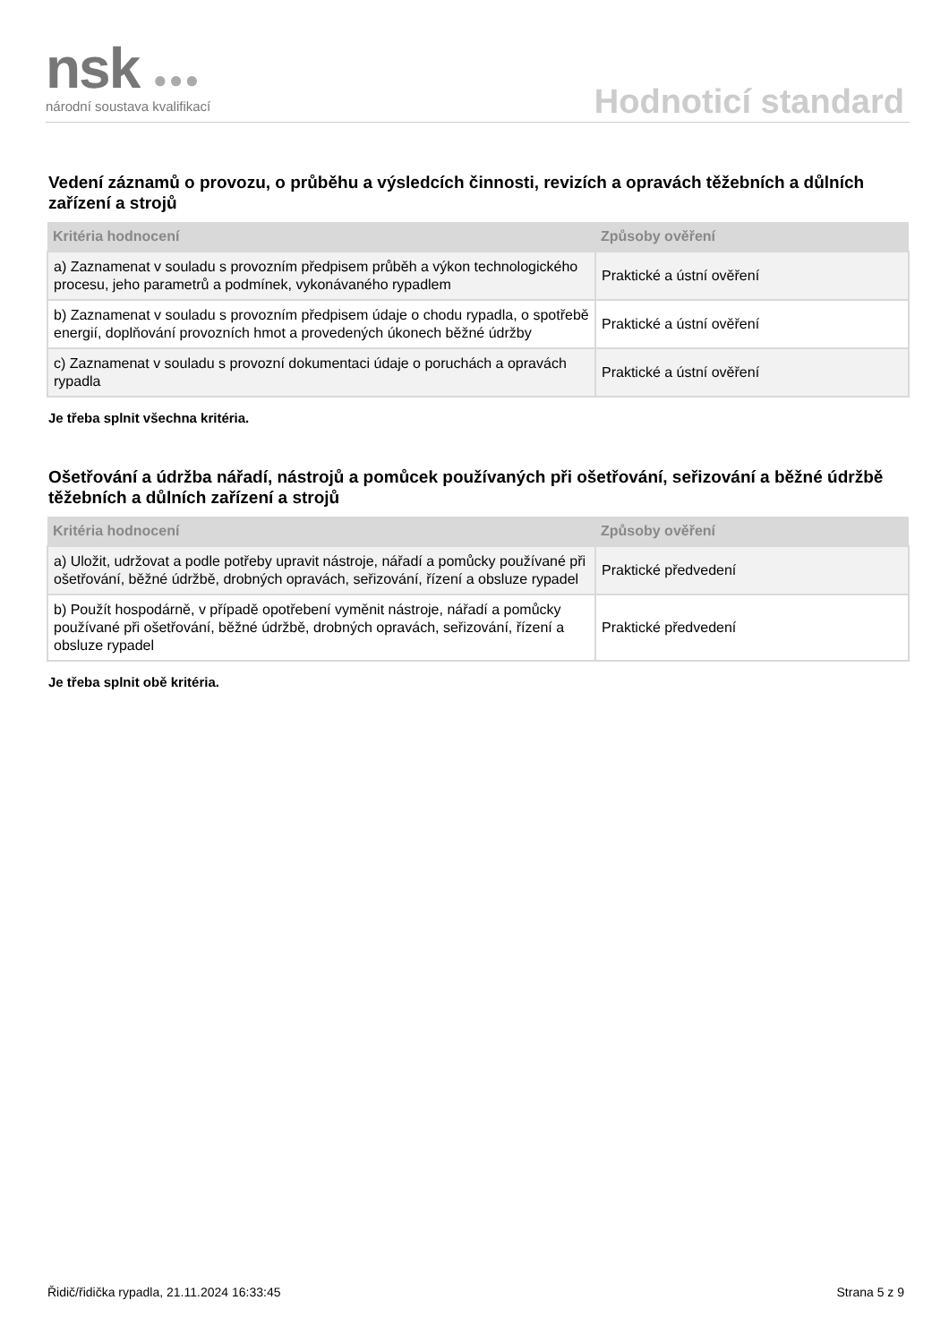nsk ●●● národní soustava kvalifikací Hodnoticí standard
Vedení záznamů o provozu, o průběhu a výsledcích činnosti, revizích a opravách těžebních a důlních zařízení a strojů
| Kritéria hodnocení | Způsoby ověření |
| --- | --- |
| a) Zaznamenat v souladu s provozním předpisem průběh a výkon technologického procesu, jeho parametrů a podmínek, vykonávaného rypadlem | Praktické a ústní ověření |
| b) Zaznamenat v souladu s provozním předpisem údaje o chodu rypadla, o spotřebě energií, doplňování provozních hmot a provedených úkonech běžné údržby | Praktické a ústní ověření |
| c) Zaznamenat v souladu s provozní dokumentaci údaje o poruchách a opravách rypadla | Praktické a ústní ověření |
Je třeba splnit všechna kritéria.
Ošetřování a údržba nářadí, nástrojů a pomůcek používaných při ošetřování, seřizování a běžné údržbě těžebních a důlních zařízení a strojů
| Kritéria hodnocení | Způsoby ověření |
| --- | --- |
| a) Uložit, udržovat a podle potřeby upravit nástroje, nářadí a pomůcky používané při ošetřování, běžné údržbě, drobných opravách, seřizování, řízení a obsluze rypadel | Praktické předvedení |
| b) Použít hospodárně, v případě opotřebení vyměnit nástroje, nářadí a pomůcky používané při ošetřování, běžné údržbě, drobných opravách, seřizování, řízení a obsluze rypadel | Praktické předvedení |
Je třeba splnit obě kritéria.
Řidič/řidička rypadla, 21.11.2024 16:33:45 Strana 5 z 9